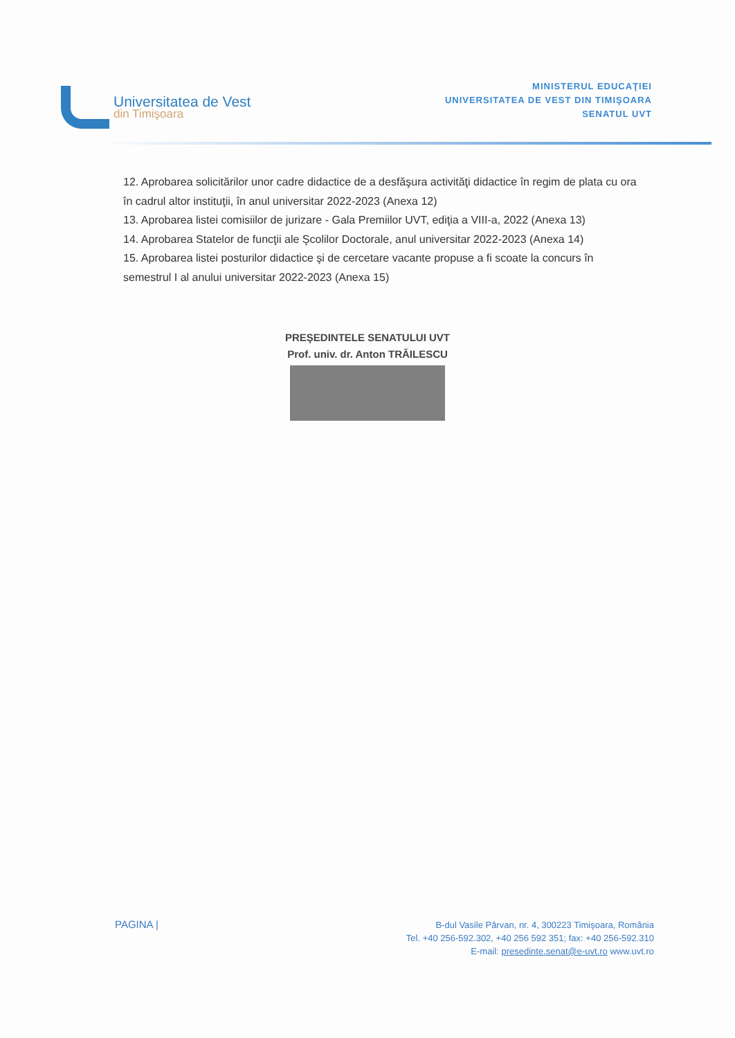Universitatea de Vest
din Timişoara
MINISTERUL EDUCAŢIEI
UNIVERSITATEA DE VEST DIN TIMIŞOARA
SENATUL UVT
12. Aprobarea solicitărilor unor cadre didactice de a desfăşura activităţi didactice în regim de plata cu ora în cadrul altor instituţii, în anul universitar 2022-2023 (Anexa 12)
13. Aprobarea listei comisiilor de jurizare - Gala Premiilor UVT, ediţia a VIII-a, 2022 (Anexa 13)
14. Aprobarea Statelor de funcţii ale Şcolilor Doctorale, anul universitar 2022-2023 (Anexa 14)
15. Aprobarea listei posturilor didactice şi de cercetare vacante propuse a fi scoate la concurs în semestrul I al anului universitar 2022-2023 (Anexa 15)
PREŞEDINTELE SENATULUI UVT
Prof. univ. dr. Anton TRĂILESCU
PAGINA |
B-dul Vasile Pârvan, nr. 4, 300223 Timişoara, România
Tel. +40 256-592.302, +40 256 592 351; fax: +40 256-592.310
E-mail: presedinte.senat@e-uvt.ro www.uvt.ro